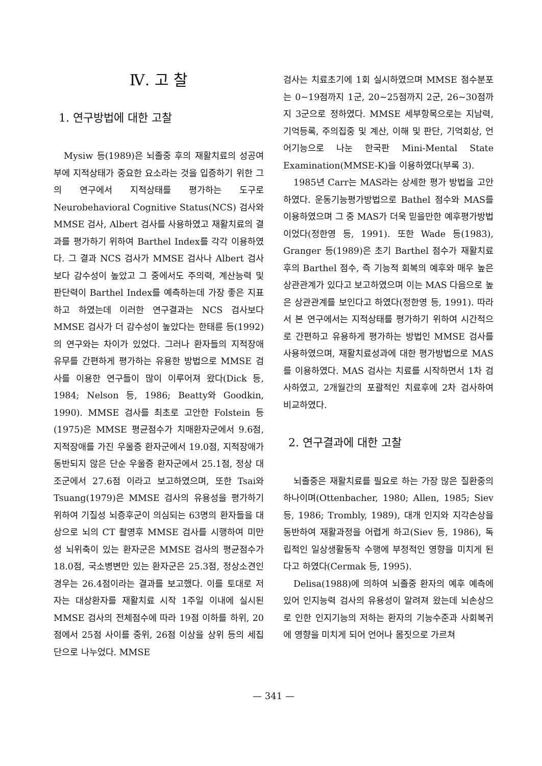Ⅳ. 고 찰
1. 연구방법에 대한 고찰
Mysiw 등(1989)은 뇌졸중 후의 재활치료의 성공여부에 지적상태가 중요한 요소라는 것을 입증하기 위한 그의 연구에서 지적상태를 평가하는 도구로 Neurobehavioral Cognitive Status(NCS) 검사와 MMSE 검사, Albert 검사를 사용하였고 재활치료의 결과를 평가하기 위하여 Barthel Index를 각각 이용하였다. 그 결과 NCS 검사가 MMSE 검사나 Albert 검사보다 감수성이 높았고 그 중에서도 주의력, 계산능력 및 판단력이 Barthel Index를 예측하는데 가장 좋은 지표하고 하였는데 이러한 연구결과는 NCS 검사보다 MMSE 검사가 더 감수성이 높았다는 한태륜 등(1992)의 연구와는 차이가 있었다. 그러나 환자들의 지적장애 유무를 간편하게 평가하는 유용한 방법으로 MMSE 검사를 이용한 연구들이 많이 이루어져 왔다(Dick 등, 1984; Nelson 등, 1986; Beatty와 Goodkin, 1990). MMSE 검사를 최초로 고안한 Folstein 등(1975)은 MMSE 평균점수가 치매환자군에서 9.6점, 지적장애를 가진 우울증 환자군에서 19.0점, 지적장애가 동반되지 않은 단순 우울증 환자군에서 25.1점, 정상 대조군에서 27.6점 이라고 보고하였으며, 또한 Tsai와Tsuang(1979)은 MMSE 검사의 유용성을 평가하기 위하여 기질성 뇌증후군이 의심되는 63명의 환자들을 대상으로 뇌의 CT 촬영후 MMSE 검사를 시행하여 미만성 뇌위축이 있는 환자군은 MMSE 검사의 평균점수가 18.0점, 국소병변만 있는 환자군은 25.3점, 정상소견인 경우는 26.4점이라는 결과를 보고했다. 이를 토대로 저자는 대상환자를 재활치료 시작 1주일 이내에 실시된 MMSE 검사의 전체점수에 따라 19점 이하를 하위, 20점에서 25점 사이를 중위, 26점 이상을 상위 등의 세집단으로 나누었다. MMSE
검사는 치료초기에 1회 실시하였으며 MMSE 점수분포는 0~19점까지 1군, 20~25점까지 2군, 26~30점까지 3군으로 정하였다. MMSE 세부항목으로는 지남력, 기억등록, 주의집중 및 계산, 이해 및 판단, 기억회상, 언어기능으로 나눈 한국판 Mini-Mental State Examination(MMSE-K)을 이용하였다(부록 3).
1985년 Carr는 MAS라는 상세한 평가 방법을 고안하였다. 운동기능평가방법으로 Bathel 점수와 MAS를 이용하였으며 그 중 MAS가 더욱 믿을만한 예후평가방법이었다(정한영 등, 1991). 또한 Wade 등(1983), Granger 등(1989)은 초기 Barthel 점수가 재활치료후의 Barthel 점수, 즉 기능적 회복의 예후와 매우 높은 상관관계가 있다고 보고하였으며 이는 MAS 다음으로 높은 상관관계를 보인다고 하였다(정한영 등, 1991). 따라서 본 연구에서는 지적상태를 평가하기 위하여 시간적으로 간편하고 유용하게 평가하는 방법인 MMSE 검사를 사용하였으며, 재활치료성과에 대한 평가방법으로 MAS를 이용하였다. MAS 검사는 치료를 시작하면서 1차 검사하였고, 2개월간의 포괄적인 치료후에 2차 검사하여 비교하였다.
2. 연구결과에 대한 고찰
뇌졸중은 재활치료를 필요로 하는 가장 많은 질환중의 하나이며(Ottenbacher, 1980; Allen, 1985; Siev 등, 1986; Trombly, 1989), 대개 인지와 지각손상을 동반하여 재활과정을 어렵게 하고(Siev 등, 1986), 독립적인 일상생활동작 수행에 부정적인 영향을 미치게 된다고 하였다(Cermak 등, 1995).
Delisa(1988)에 의하여 뇌졸중 환자의 예후 예측에 있어 인지능력 검사의 유용성이 알려져 왔는데 뇌손상으로 인한 인지기능의 저하는 환자의 기능수준과 사회복귀에 영향을 미치게 되어 언어나 몸짓으로 가르쳐
— 341 —